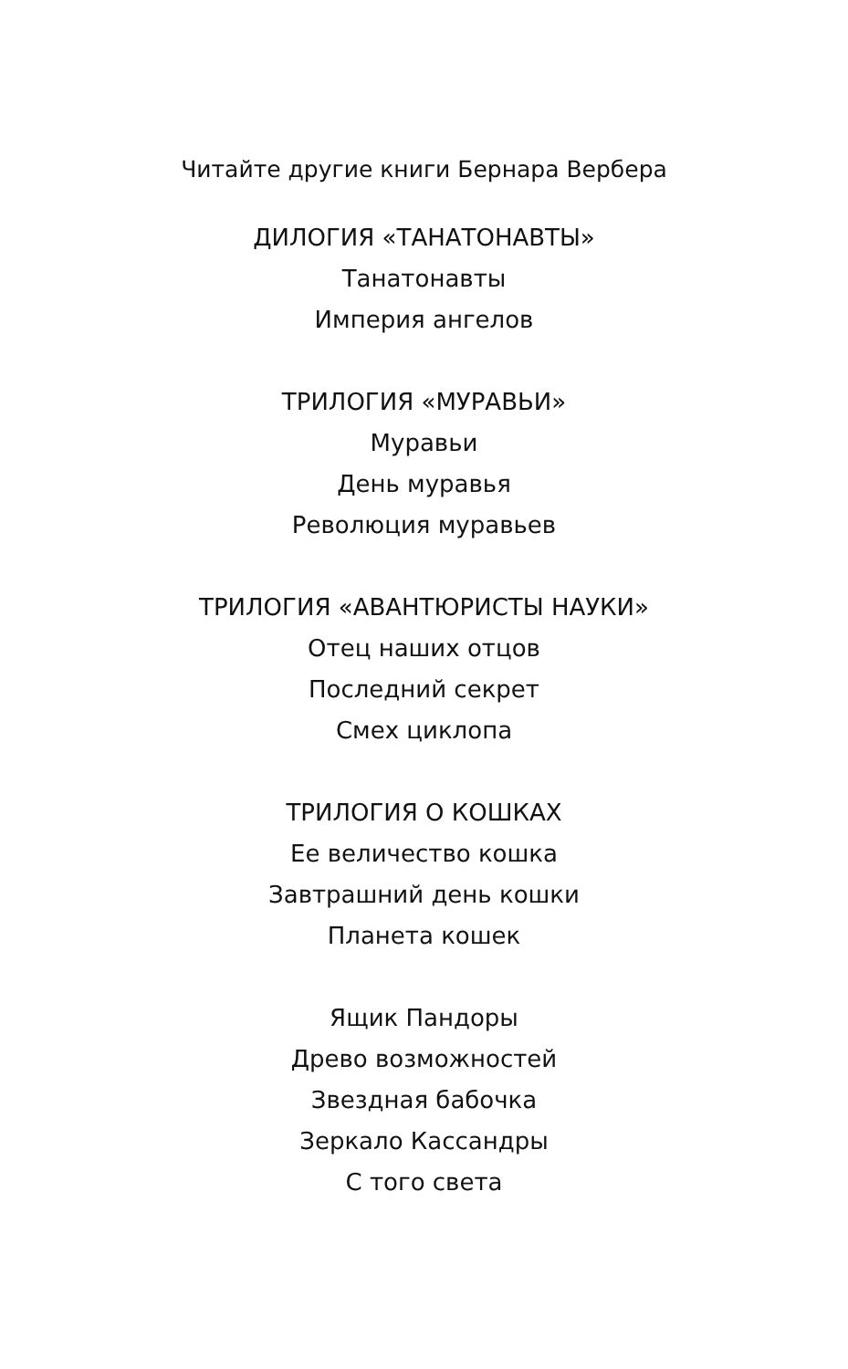Читайте другие книги Бернара Вербера
ДИЛОГИЯ «ТАНАТОНАВТЫ»
Танатонавты
Империя ангелов
ТРИЛОГИЯ «МУРАВЬИ»
Муравьи
День муравья
Революция муравьев
ТРИЛОГИЯ «АВАНТЮРИСТЫ НАУКИ»
Отец наших отцов
Последний секрет
Смех циклопа
ТРИЛОГИЯ О КОШКАХ
Ее величество кошка
Завтрашний день кошки
Планета кошек
Ящик Пандоры
Древо возможностей
Звездная бабочка
Зеркало Кассандры
С того света